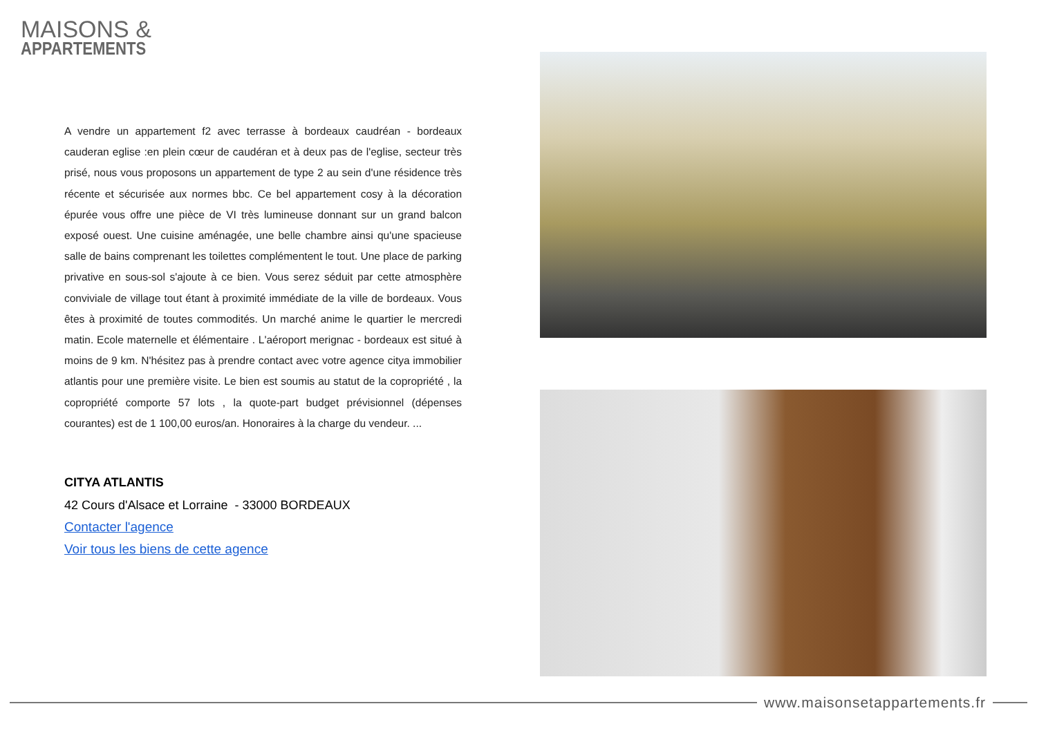MAISONS &
APPARTEMENTS
A vendre un appartement f2 avec terrasse à bordeaux caudréan - bordeaux cauderan eglise :en plein cœur de caudéran et à deux pas de l'eglise, secteur très prisé, nous vous proposons un appartement de type 2 au sein d'une résidence très récente et sécurisée aux normes bbc. Ce bel appartement cosy à la décoration épurée vous offre une pièce de VI très lumineuse donnant sur un grand balcon exposé ouest. Une cuisine aménagée, une belle chambre ainsi qu'une spacieuse salle de bains comprenant les toilettes complémentent le tout. Une place de parking privative en sous-sol s'ajoute à ce bien. Vous serez séduit par cette atmosphère conviviale de village tout étant à proximité immédiate de la ville de bordeaux. Vous êtes à proximité de toutes commodités. Un marché anime le quartier le mercredi matin. Ecole maternelle et élémentaire . L'aéroport merignac - bordeaux est situé à moins de 9 km. N'hésitez pas à prendre contact avec votre agence citya immobilier atlantis pour une première visite. Le bien est soumis au statut de la copropriété , la copropriété comporte 57 lots , la quote-part budget prévisionnel (dépenses courantes) est de 1 100,00 euros/an. Honoraires à la charge du vendeur. ...
CITYA ATLANTIS
42 Cours d'Alsace et Lorraine - 33000 BORDEAUX
Contacter l'agence
Voir tous les biens de cette agence
www.maisonsetappartements.fr